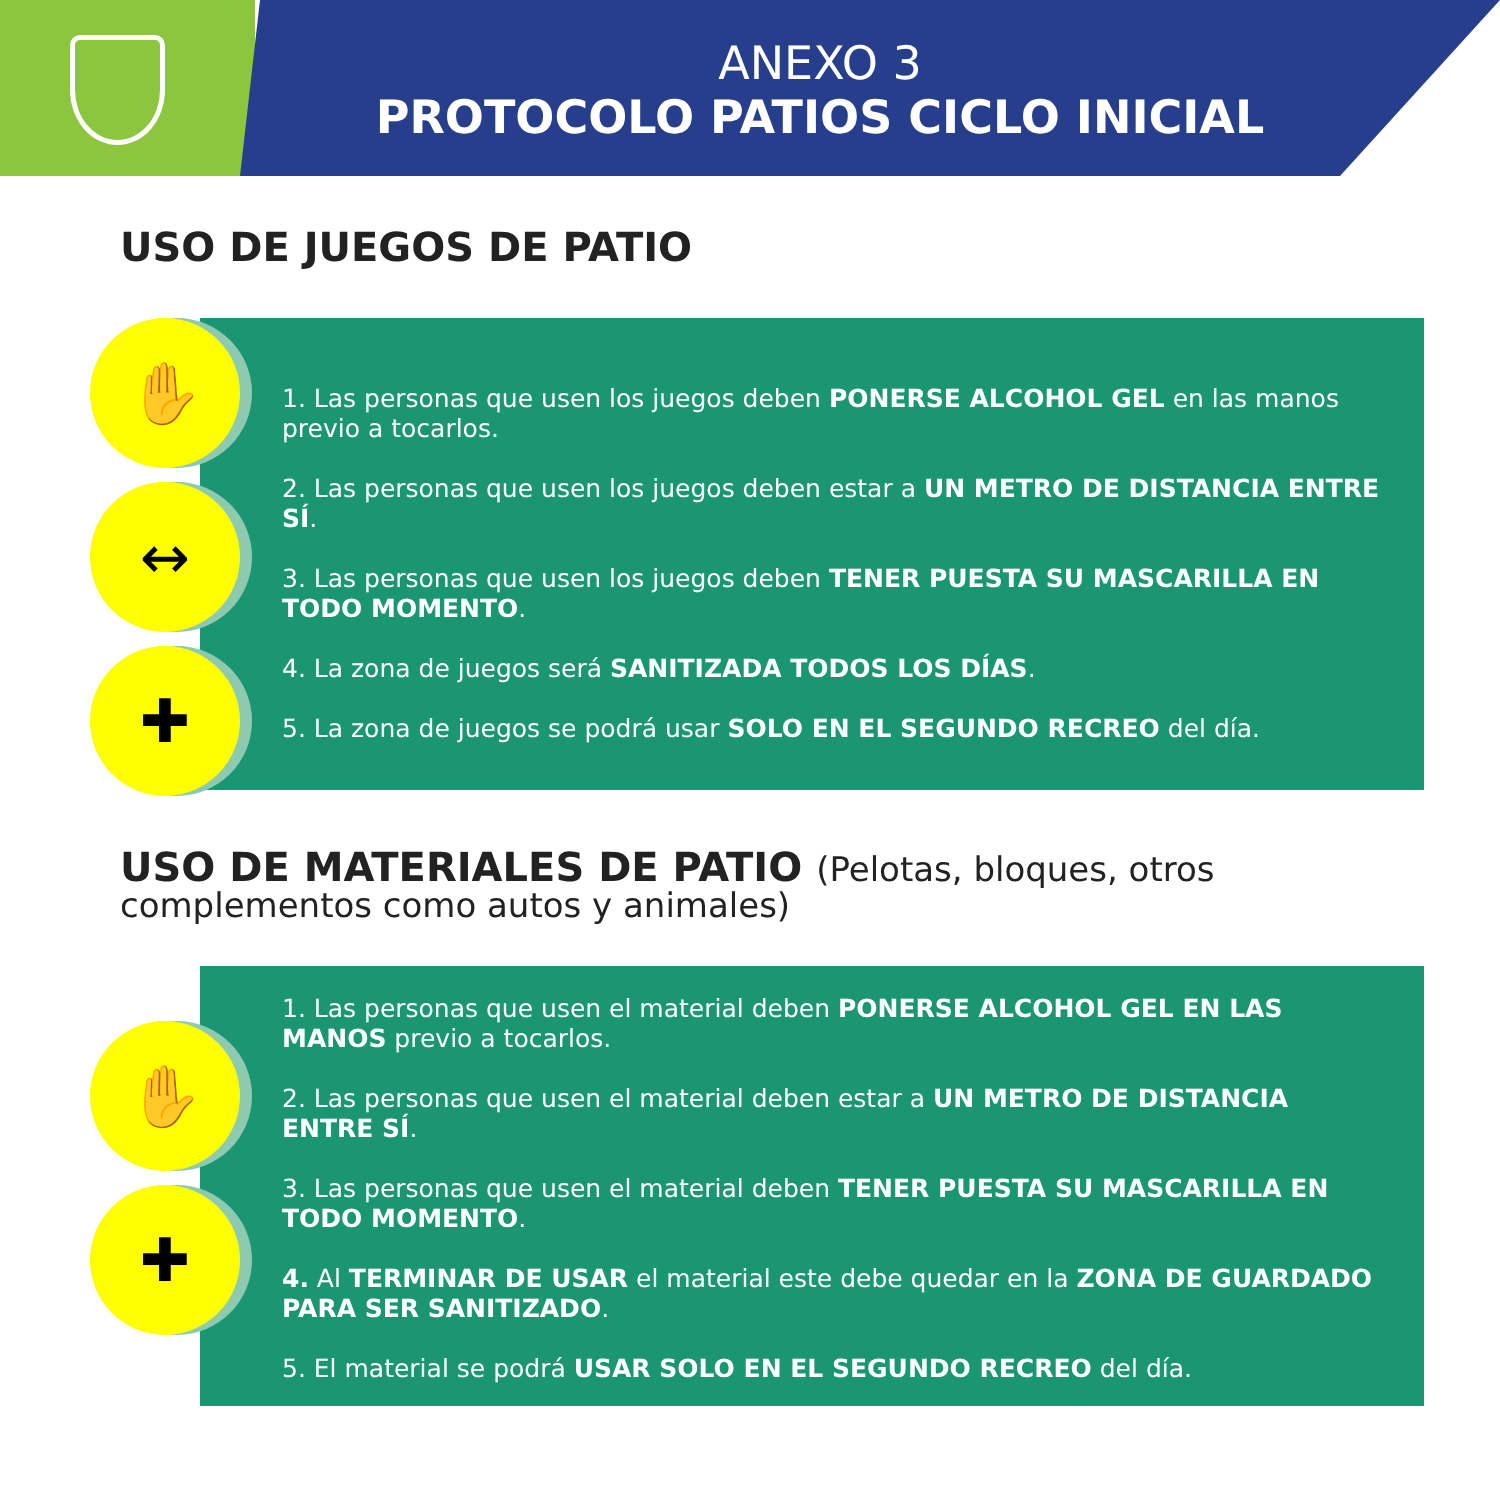ANEXO 3
PROTOCOLO PATIOS CICLO INICIAL
USO DE JUEGOS DE PATIO
✋
↔
✚
1. Las personas que usen los juegos deben PONERSE ALCOHOL GEL en las manos previo a tocarlos.
2. Las personas que usen los juegos deben estar a UN METRO DE DISTANCIA ENTRE SÍ.
3. Las personas que usen los juegos deben TENER PUESTA SU MASCARILLA EN TODO MOMENTO.
4. La zona de juegos será SANITIZADA TODOS LOS DÍAS.
5. La zona de juegos se podrá usar SOLO EN EL SEGUNDO RECREO del día.
USO DE MATERIALES DE PATIO (Pelotas, bloques, otros complementos como autos y animales)
✋
✚
1. Las personas que usen el material deben PONERSE ALCOHOL GEL EN LAS MANOS previo a tocarlos.
2. Las personas que usen el material deben estar a UN METRO DE DISTANCIA ENTRE SÍ.
3. Las personas que usen el material deben TENER PUESTA SU MASCARILLA EN TODO MOMENTO.
4. Al TERMINAR DE USAR el material este debe quedar en la ZONA DE GUARDADO PARA SER SANITIZADO.
5. El material se podrá USAR SOLO EN EL SEGUNDO RECREO del día.